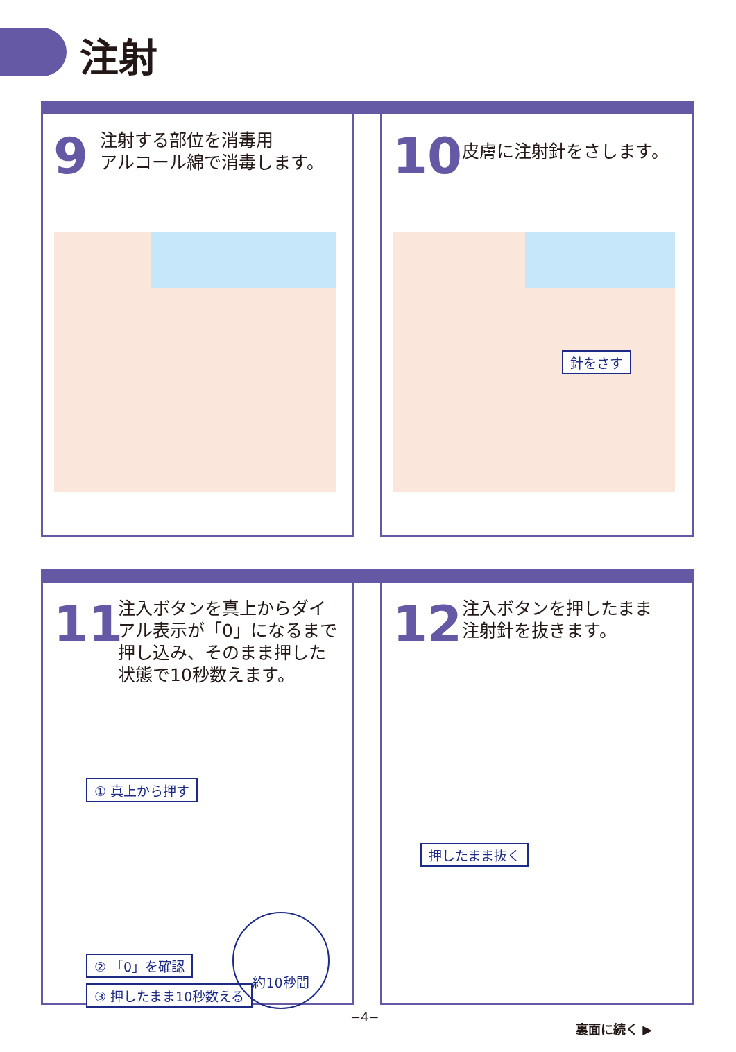注射
9
注射する部位を消毒用
アルコール綿で消毒します。
10 皮膚に注射針をさします。
針をさす
11
注入ボタンを真上からダイ
アル表示が「0」になるまで
押し込み、そのまま押した
状態で10秒数えます。
① 真上から押す
② 「0」を確認
③ 押したまま10秒数える
約10秒間
12
注入ボタンを押したまま
注射針を抜きます。
押したまま抜く
−4−
裏面に続く ▶